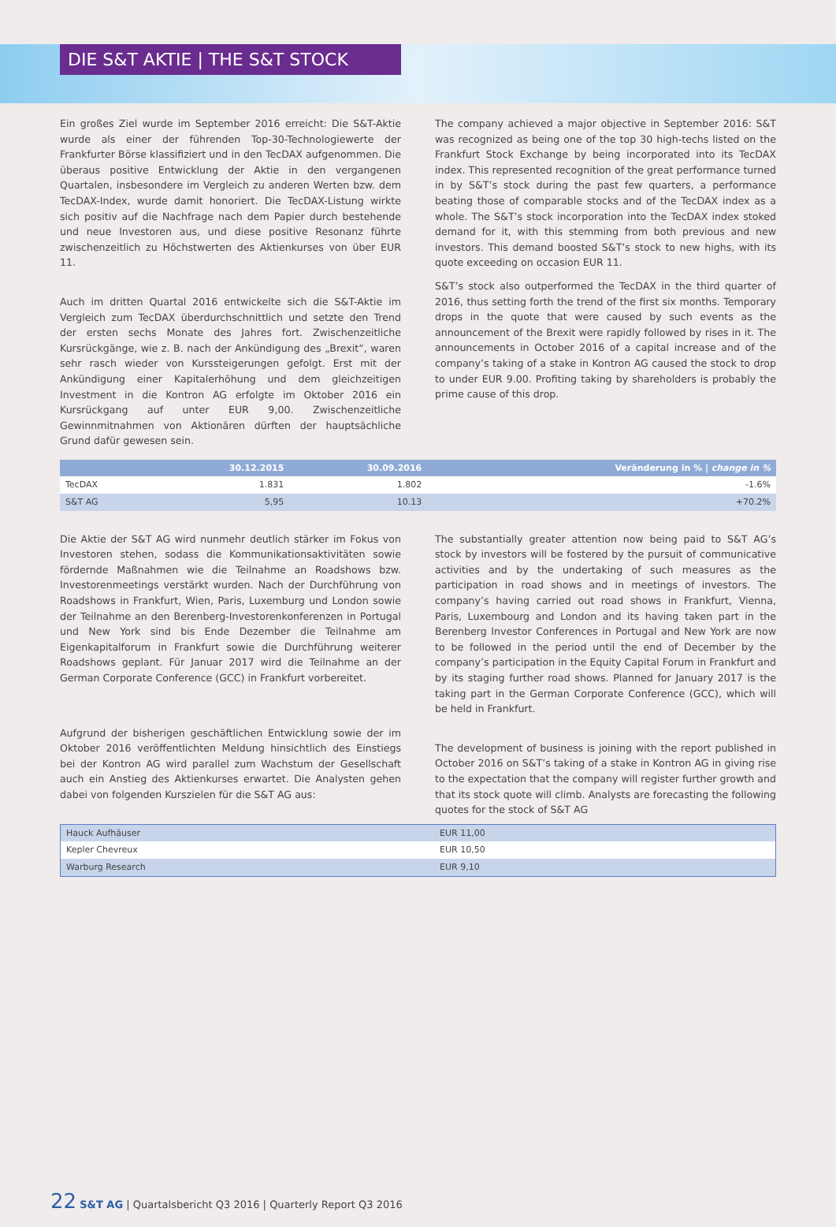DIE S&T AKTIE | THE S&T STOCK
Ein großes Ziel wurde im September 2016 erreicht: Die S&T-Aktie wurde als einer der führenden Top-30-Technologiewerte der Frankfurter Börse klassifiziert und in den TecDAX aufgenommen. Die überaus positive Entwicklung der Aktie in den vergangenen Quartalen, insbesondere im Vergleich zu anderen Werten bzw. dem TecDAX-Index, wurde damit honoriert. Die TecDAX-Listung wirkte sich positiv auf die Nachfrage nach dem Papier durch bestehende und neue Investoren aus, und diese positive Resonanz führte zwischenzeitlich zu Höchstwerten des Aktienkurses von über EUR 11.
Auch im dritten Quartal 2016 entwickelte sich die S&T-Aktie im Vergleich zum TecDAX überdurchschnittlich und setzte den Trend der ersten sechs Monate des Jahres fort. Zwischenzeitliche Kursrückgänge, wie z. B. nach der Ankündigung des „Brexit“, waren sehr rasch wieder von Kurssteigerungen gefolgt. Erst mit der Ankündigung einer Kapitalerhöhung und dem gleichzeitigen Investment in die Kontron AG erfolgte im Oktober 2016 ein Kursrückgang auf unter EUR 9,00. Zwischenzeitliche Gewinnmitnahmen von Aktionären dürften der hauptsächliche Grund dafür gewesen sein.
The company achieved a major objective in September 2016: S&T was recognized as being one of the top 30 high-techs listed on the Frankfurt Stock Exchange by being incorporated into its TecDAX index. This represented recognition of the great performance turned in by S&T’s stock during the past few quarters, a performance beating those of comparable stocks and of the TecDAX index as a whole. The S&T’s stock incorporation into the TecDAX index stoked demand for it, with this stemming from both previous and new investors. This demand boosted S&T’s stock to new highs, with its quote exceeding on occasion EUR 11.
S&T’s stock also outperformed the TecDAX in the third quarter of 2016, thus setting forth the trend of the first six months. Temporary drops in the quote that were caused by such events as the announcement of the Brexit were rapidly followed by rises in it. The announcements in October 2016 of a capital increase and of the company’s taking of a stake in Kontron AG caused the stock to drop to under EUR 9.00. Profiting taking by shareholders is probably the prime cause of this drop.
| | 30.12.2015 | 30.09.2016 | Veränderung in % / change in % |
| --- | --- | --- | --- |
| TecDAX | 1.831 | 1.802 | -1.6% |
| S&T AG | 5,95 | 10.13 | +70.2% |
Die Aktie der S&T AG wird nunmehr deutlich stärker im Fokus von Investoren stehen, sodass die Kommunikationsaktivitäten sowie fördernde Maßnahmen wie die Teilnahme an Roadshows bzw. Investorenmeetings verstärkt wurden. Nach der Durchführung von Roadshows in Frankfurt, Wien, Paris, Luxemburg und London sowie der Teilnahme an den Berenberg-Investorenkonferenzen in Portugal und New York sind bis Ende Dezember die Teilnahme am Eigenkapitalforum in Frankfurt sowie die Durchführung weiterer Roadshows geplant. Für Januar 2017 wird die Teilnahme an der German Corporate Conference (GCC) in Frankfurt vorbereitet.
Aufgrund der bisherigen geschäftlichen Entwicklung sowie der im Oktober 2016 veröffentlichten Meldung hinsichtlich des Einstiegs bei der Kontron AG wird parallel zum Wachstum der Gesellschaft auch ein Anstieg des Aktienkurses erwartet. Die Analysten gehen dabei von folgenden Kurszielen für die S&T AG aus:
The substantially greater attention now being paid to S&T AG’s stock by investors will be fostered by the pursuit of communicative activities and by the undertaking of such measures as the participation in road shows and in meetings of investors. The company’s having carried out road shows in Frankfurt, Vienna, Paris, Luxembourg and London and its having taken part in the Berenberg Investor Conferences in Portugal and New York are now to be followed in the period until the end of December by the company’s participation in the Equity Capital Forum in Frankfurt and by its staging further road shows. Planned for January 2017 is the taking part in the German Corporate Conference (GCC), which will be held in Frankfurt.
The development of business is joining with the report published in October 2016 on S&T’s taking of a stake in Kontron AG in giving rise to the expectation that the company will register further growth and that its stock quote will climb. Analysts are forecasting the following quotes for the stock of S&T AG
| Hauck Aufhäuser | EUR 11,00 |
| Kepler Chevreux | EUR 10,50 |
| Warburg Research | EUR 9,10 |
22 S&T AG | Quartalsbericht Q3 2016 | Quarterly Report Q3 2016